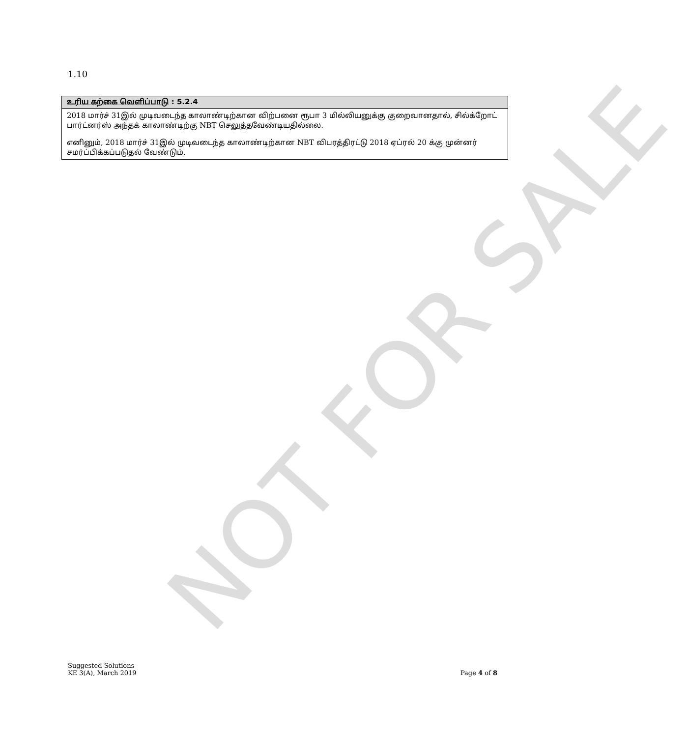NOT FOR SALE
1.10
| உரிய கற்கை வெளிப்பாடு : 5.2.4 |
| --- |
| 2018 மார்ச் 31இல் முடிவடைந்த காலாண்டிற்கான விற்பனை ரூபா 3 மில்லியனுக்கு குறைவானதால், சில்க்றோட் பார்ட்னர்ஸ் அந்தக் காலாண்டிற்கு NBT செலுத்தவேண்டியதில்லை. எனினும், 2018 மார்ச் 31இல் முடிவடைந்த காலாண்டிற்கான NBT விபரத்திரட்டு 2018 ஏப்ரல் 20 க்கு முன்னர் சமர்ப்பிக்கப்படுதல் வேண்டும். |
Suggested Solutions
KE 3(A), March 2019
Page 4 of 8